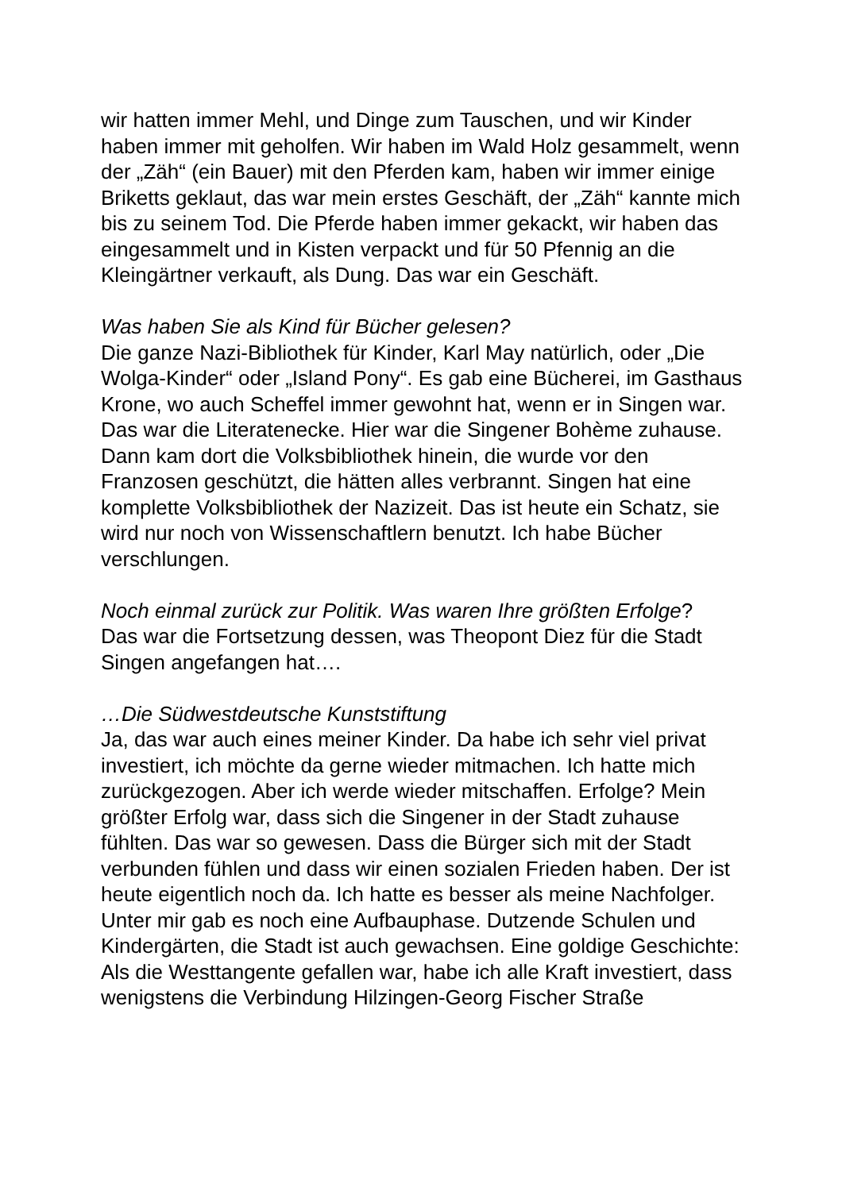wir hatten immer Mehl, und Dinge zum Tauschen, und wir Kinder haben immer mit geholfen. Wir haben im Wald Holz gesammelt, wenn der „Zäh“ (ein Bauer) mit den Pferden kam, haben wir immer einige Briketts geklaut, das war mein erstes Geschäft, der „Zäh“ kannte mich bis zu seinem Tod. Die Pferde haben immer gekackt, wir haben das eingesammelt und in Kisten verpackt und für 50 Pfennig an die Kleingärtner verkauft, als Dung. Das war ein Geschäft.
Was haben Sie als Kind für Bücher gelesen?
Die ganze Nazi-Bibliothek für Kinder, Karl May natürlich, oder „Die Wolga-Kinder“ oder „Island Pony“. Es gab eine Bücherei, im Gasthaus Krone, wo auch Scheffel immer gewohnt hat, wenn er in Singen war. Das war die Literatenecke. Hier war die Singener Bohème zuhause. Dann kam dort die Volksbibliothek hinein, die wurde vor den Franzosen geschützt, die hätten alles verbrannt. Singen hat eine komplette Volksbibliothek der Nazizeit. Das ist heute ein Schatz, sie wird nur noch von Wissenschaftlern benutzt. Ich habe Bücher verschlungen.
Noch einmal zurück zur Politik. Was waren Ihre größten Erfolge?
Das war die Fortsetzung dessen, was Theopont Diez für die Stadt Singen angefangen hat….
…Die Südwestdeutsche Kunststiftung
Ja, das war auch eines meiner Kinder. Da habe ich sehr viel privat investiert, ich möchte da gerne wieder mitmachen. Ich hatte mich zurückgezogen. Aber ich werde wieder mitschaffen. Erfolge? Mein größter Erfolg war, dass sich die Singener in der Stadt zuhause fühlten. Das war so gewesen. Dass die Bürger sich mit der Stadt verbunden fühlen und dass wir einen sozialen Frieden haben. Der ist heute eigentlich noch da. Ich hatte es besser als meine Nachfolger. Unter mir gab es noch eine Aufbauphase. Dutzende Schulen und Kindergärten, die Stadt ist auch gewachsen. Eine goldige Geschichte: Als die Westtangente gefallen war, habe ich alle Kraft investiert, dass wenigstens die Verbindung Hilzingen-Georg Fischer Straße